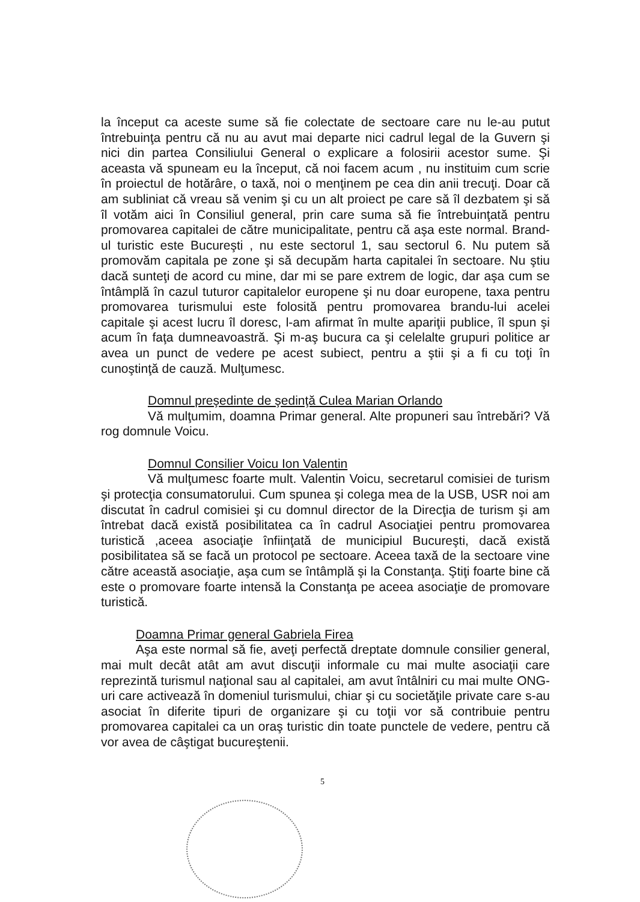la început ca aceste sume să fie colectate de sectoare care nu le-au putut întrebuinţa pentru că nu au avut mai departe nici cadrul legal de la Guvern şi nici din partea Consiliului General o explicare a folosirii acestor sume. Şi aceasta vă spuneam eu la început, că noi facem acum , nu instituim cum scrie în proiectul de hotărâre, o taxă, noi o menţinem pe cea din anii trecuţi. Doar că am subliniat că vreau să venim şi cu un alt proiect pe care să îl dezbatem şi să îl votăm aici în Consiliul general, prin care suma să fie întrebuinţată pentru promovarea capitalei de către municipalitate, pentru că aşa este normal. Brand-ul turistic este Bucureşti , nu este sectorul 1, sau sectorul 6. Nu putem să promovăm capitala pe zone şi să decupăm harta capitalei în sectoare. Nu ştiu dacă sunteţi de acord cu mine, dar mi se pare extrem de logic, dar aşa cum se întâmplă în cazul tuturor capitalelor europene şi nu doar europene, taxa pentru promovarea turismului este folosită pentru promovarea brandu-lui acelei capitale şi acest lucru îl doresc, l-am afirmat în multe apariţii publice, îl spun şi acum în faţa dumneavoastră. Şi m-aş bucura ca şi celelalte grupuri politice ar avea un punct de vedere pe acest subiect, pentru a ştii şi a fi cu toţi în cunoştinţă de cauză. Mulţumesc.
Domnul preşedinte de şedinţă Culea Marian Orlando
Vă mulţumim, doamna Primar general. Alte propuneri sau întrebări? Vă rog domnule Voicu.
Domnul Consilier Voicu Ion Valentin
Vă mulţumesc foarte mult. Valentin Voicu, secretarul comisiei de turism şi protecţia consumatorului. Cum spunea şi colega mea de la USB, USR noi am discutat în cadrul comisiei şi cu domnul director de la Direcţia de turism şi am întrebat dacă există posibilitatea ca în cadrul Asociaţiei pentru promovarea turistică ,aceea asociaţie înfiinţată de municipiul Bucureşti, dacă există posibilitatea să se facă un protocol pe sectoare. Aceea taxă de la sectoare vine către această asociaţie, aşa cum se întâmplă şi la Constanţa. Ştiţi foarte bine că este o promovare foarte intensă la Constanţa pe aceea asociaţie de promovare turistică.
Doamna Primar general Gabriela Firea
Aşa este normal să fie, aveţi perfectă dreptate domnule consilier general, mai mult decât atât am avut discuţii informale cu mai multe asociaţii care reprezintă turismul naţional sau al capitalei, am avut întâlniri cu mai multe ONG-uri care activează în domeniul turismului, chiar şi cu societăţile private care s-au asociat în diferite tipuri de organizare şi cu toţii vor să contribuie pentru promovarea capitalei ca un oraş turistic din toate punctele de vedere, pentru că vor avea de câştigat bucureştenii.
5